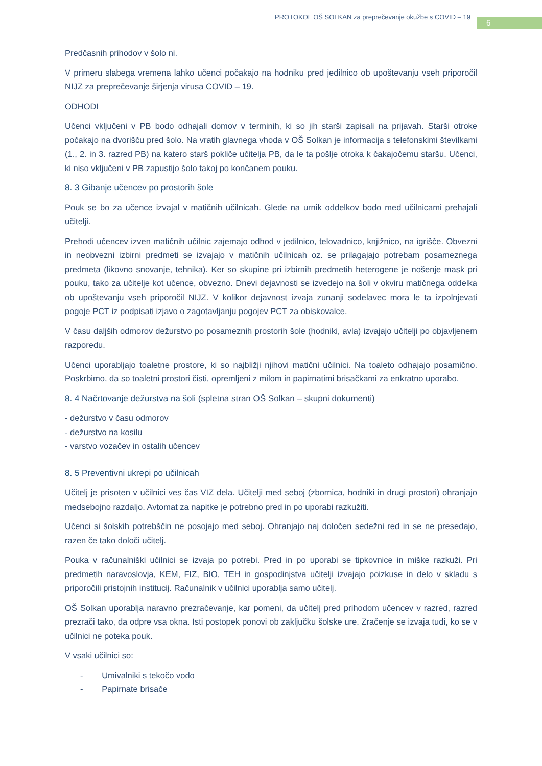PROTOKOL OŠ SOLKAN za preprečevanje okužbe s COVID – 19
6
Predčasnih prihodov v šolo ni.
V primeru slabega vremena lahko učenci počakajo na hodniku pred jedilnico ob upoštevanju vseh priporočil NIJZ za preprečevanje širjenja virusa COVID – 19.
ODHODI
Učenci vključeni v PB bodo odhajali domov v terminih, ki so jih starši zapisali na prijavah. Starši otroke počakajo na dvorišču pred šolo. Na vratih glavnega vhoda v OŠ Solkan je informacija s telefonskimi številkami (1., 2. in 3. razred PB) na katero starš pokliče učitelja PB, da le ta pošlje otroka k čakajočemu staršu. Učenci, ki niso vključeni v PB zapustijo šolo takoj po končanem pouku.
8. 3 Gibanje učencev po prostorih šole
Pouk se bo za učence izvajal v matičnih učilnicah. Glede na urnik oddelkov bodo med učilnicami prehajali učitelji.
Prehodi učencev izven matičnih učilnic zajemajo odhod v jedilnico, telovadnico, knjižnico, na igrišče. Obvezni in neobvezni izbirni predmeti se izvajajo v matičnih učilnicah oz. se prilagajajo potrebam posameznega predmeta (likovno snovanje, tehnika). Ker so skupine pri izbirnih predmetih heterogene je nošenje mask pri pouku, tako za učitelje kot učence, obvezno. Dnevi dejavnosti se izvedejo na šoli v okviru matičnega oddelka ob upoštevanju vseh priporočil NIJZ. V kolikor dejavnost izvaja zunanji sodelavec mora le ta izpolnjevati pogoje PCT iz podpisati izjavo o zagotavljanju pogojev PCT za obiskovalce.
V času daljših odmorov dežurstvo po posameznih prostorih šole (hodniki, avla) izvajajo učitelji po objavljenem razporedu.
Učenci uporabljajo toaletne prostore, ki so najbližji njihovi matični učilnici. Na toaleto odhajajo posamično. Poskrbimo, da so toaletni prostori čisti, opremljeni z milom in papirnatimi brisačkami za enkratno uporabo.
8. 4 Načrtovanje dežurstva na šoli (spletna stran OŠ Solkan – skupni dokumenti)
- dežurstvo v času odmorov
- dežurstvo na kosilu
- varstvo vozačev in ostalih učencev
8. 5 Preventivni ukrepi po učilnicah
Učitelj je prisoten v učilnici ves čas VIZ dela. Učitelji med seboj (zbornica, hodniki in drugi prostori) ohranjajo medsebojno razdaljo. Avtomat za napitke je potrebno pred in po uporabi razkužiti.
Učenci si šolskih potrebščin ne posojajo med seboj. Ohranjajo naj določen sedežni red in se ne presedajo, razen če tako določi učitelj.
Pouka v računalniški učilnici se izvaja po potrebi. Pred in po uporabi se tipkovnice in miške razkuži. Pri predmetih naravoslovja, KEM, FIZ, BIO, TEH in gospodinjstva učitelji izvajajo poizkuse in delo v skladu s priporočili pristojnih institucij. Računalnik v učilnici uporablja samo učitelj.
OŠ Solkan uporablja naravno prezračevanje, kar pomeni, da učitelj pred prihodom učencev v razred, razred prezrači tako, da odpre vsa okna. Isti postopek ponovi ob zaključku šolske ure. Zračenje se izvaja tudi, ko se v učilnici ne poteka pouk.
V vsaki učilnici so:
- Umivalniki s tekočo vodo
- Papirnate brisače